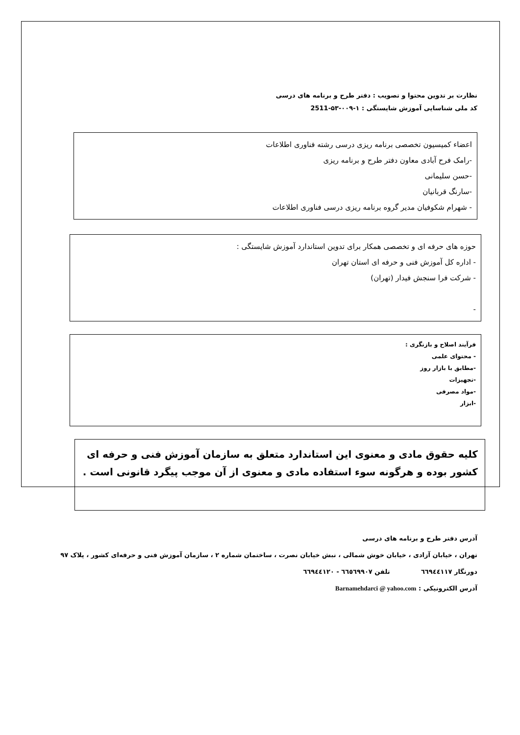نظارت بر تدوین محتوا و تصویب : دفتر طرح و برنامه های درسی
کد ملی شناسایی آموزش شایستگی : ۱-۰۰۹-۵۳-2511
اعضاء کمیسیون تخصصی برنامه ریزی درسی رشته فناوری اطلاعات
-رامک فرح آبادی معاون دفتر طرح و برنامه ریزی
-حسن سلیمانی
-سارنگ قربانیان
- شهرام شکوفیان مدیر گروه برنامه ریزی درسی فناوری اطلاعات
حوزه های حرفه ای و تخصصی همکار برای تدوین استاندارد آموزش شایستگی :
- اداره کل آموزش فنی و حرفه ای استان تهران
- شرکت فرا سنجش فیدار (تهران)
-
فرآیند اصلاح و بازنگری :
- محتوای علمی
-مطابق با بازار روز
-تجهیزات
-مواد مصرفی
-ابزار
کلیه حقوق مادی و معنوی این استاندارد متعلق به سازمان آموزش فنی و حرفه ای کشور بوده و هرگونه سوء استفاده مادی و معنوی از آن موجب پیگرد قانونی است .
آدرس دفتر طرح و برنامه های درسی
تهران ، خیابان آزادی ، خیابان خوش شمالی ، نبش خیابان نصرت ، ساختمان شماره ۲ ، سازمان آموزش فنی و حرفه‌ای کشور ، پلاک ۹۷
دورنگار ٦٦٩٤٤١١٧ تلفن ٦٦٥٦٩٩٠٧ - ٦٦٩٤٤١٢٠
آدرس الکترونیکی : Barnamehdarci @ yahoo.com